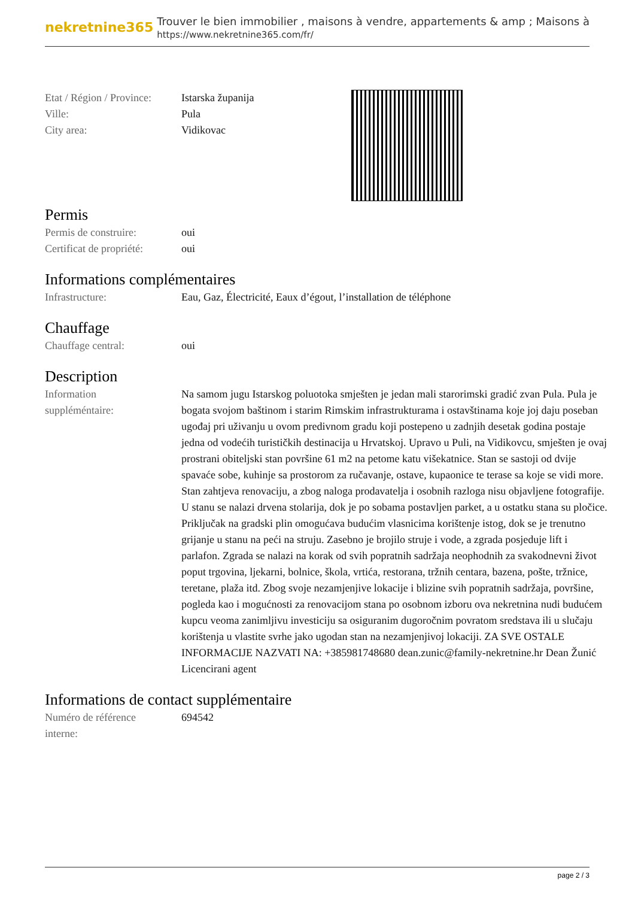nekretnine365
Trouver le bien immobilier , maisons à vendre, appartements & amp ; Maisons à
https://www.nekretnine365.com/fr/
Etat / Région / Province:
Istarska županija
Ville: Pula
City area: Vidikovac
Permis
Permis de construire: oui
Certificat de propriété:
oui
Informations complémentaires
Infrastructure: Eau, Gaz, Électricité, Eaux d’égout, l’installation de téléphone
Chauffage
Chauffage central: oui
Description
Information
suppléméntaire:
Na samom jugu Istarskog poluotoka smješten je jedan mali starorimski gradić zvan Pula. Pula je bogata svojom baštinom i starim Rimskim infrastrukturama i ostavštinama koje joj daju poseban ugođaj pri uživanju u ovom predivnom gradu koji postepeno u zadnjih desetak godina postaje jedna od vodećih turističkih destinacija u Hrvatskoj. Upravo u Puli, na Vidikovcu, smješten je ovaj prostrani obiteljski stan površine 61 m2 na petome katu višekatnice. Stan se sastoji od dvije spavaće sobe, kuhinje sa prostorom za ručavanje, ostave, kupaonice te terase sa koje se vidi more. Stan zahtjeva renovaciju, a zbog naloga prodavatelja i osobnih razloga nisu objavljene fotografije. U stanu se nalazi drvena stolarija, dok je po sobama postavljen parket, a u ostatku stana su pločice. Priključak na gradski plin omogućava budućim vlasnicima korištenje istog, dok se je trenutno grijanje u stanu na peći na struju. Zasebno je brojilo struje i vode, a zgrada posjeduje lift i parlafon. Zgrada se nalazi na korak od svih popratnih sadržaja neophodnih za svakodnevni život poput trgovina, ljekarni, bolnice, škola, vrtića, restorana, tržnih centara, bazena, pošte, tržnice, teretane, plaža itd. Zbog svoje nezamjenjive lokacije i blizine svih popratnih sadržaja, površine, pogleda kao i mogućnosti za renovacijom stana po osobnom izboru ova nekretnina nudi budućem kupcu veoma zanimljivu investiciju sa osiguranim dugoročnim povratom sredstava ili u slučaju korištenja u vlastite svrhe jako ugodan stan na nezamjenjivoj lokaciji. ZA SVE OSTALE INFORMACIJE NAZVATI NA: +385981748680 dean.zunic@family-nekretnine.hr Dean Žunić Licencirani agent
Informations de contact supplémentaire
Numéro de référence
interne:
694542
page 2 / 3